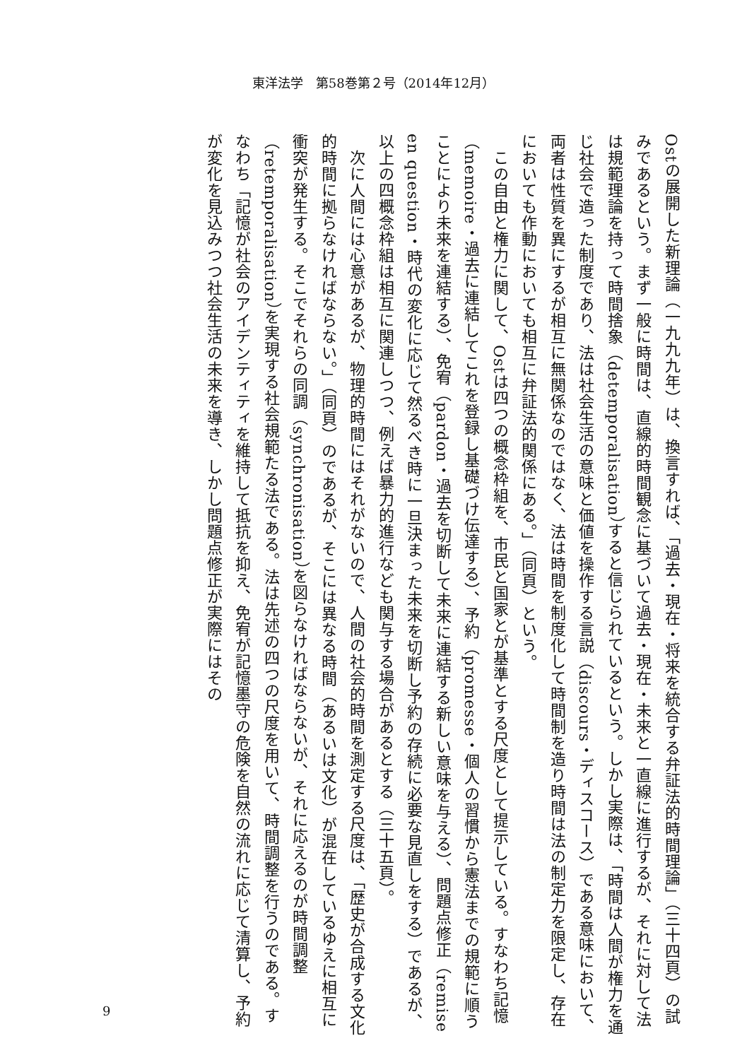東洋法学　第58巻第２号（2014年12月）
Ostの展開した新理論（一九九九年）は、換言すれば、「過去・現在・将来を統合する弁証法的時間理論」（三十四頁）の試みであるという。まず一般に時間は、直線的時間観念に基づいて過去・現在・未来と一直線に進行するが、それに対して法は規範理論を持って時間捨象（detemporalisation）すると信じられているという。しかし実際は、「時間は人間が権力を通じ社会で造った制度であり、法は社会生活の意味と価値を操作する言説（discours・ディスコース）である意味において、両者は性質を異にするが相互に無関係なのではなく、法は時間を制度化して時間制を造り時間は法の制定力を限定し、存在においても作動においても相互に弁証法的関係にある。」（同頁）という。
　この自由と権力に関して、Ostは四つの概念枠組を、市民と国家とが基準とする尺度として提示している。すなわち記憶（memoire・過去に連結してこれを登録し基礎づけ伝達する）、予約（promesse・個人の習慣から憲法までの規範に順うことにより未来を連結する）、免宥（pardon・過去を切断して未来に連結する新しい意味を与える）、問題点修正（remise en question・時代の変化に応じて然るべき時に一旦決まった未来を切断し予約の存続に必要な見直しをする）であるが、以上の四概念枠組は相互に関連しつつ、例えば暴力的進行なども関与する場合があるとする（三十五頁）。
　次に人間には心意があるが、物理的時間にはそれがないので、人間の社会的時間を測定する尺度は、「歴史が合成する文化的時間に拠らなければならない。」（同頁）のであるが、そこには異なる時間（あるいは文化）が混在しているゆえに相互に衝突が発生する。そこでそれらの同調（synchronisation）を図らなければならないが、それに応えるのが時間調整（retemporalisation）を実現する社会規範たる法である。法は先述の四つの尺度を用いて、時間調整を行うのである。すなわち「記憶が社会のアイデンティティを維持して抵抗を抑え、免宥が記憶墨守の危険を自然の流れに応じて清算し、予約が変化を見込みつつ社会生活の未来を導き、しかし問題点修正が実際にはその
9